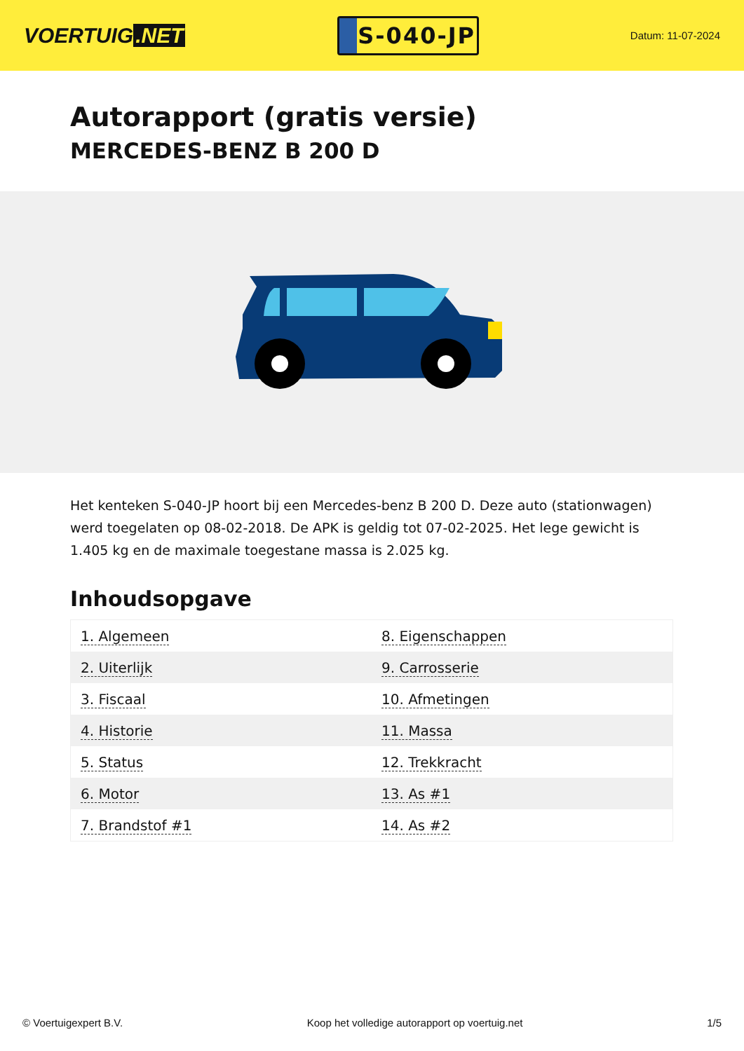VOERTUIG.NET
S-040-JP
Datum: 11-07-2024
Autorapport (gratis versie)
MERCEDES-BENZ B 200 D
Het kenteken S-040-JP hoort bij een Mercedes-benz B 200 D. Deze auto (stationwagen) werd toegelaten op 08-02-2018. De APK is geldig tot 07-02-2025. Het lege gewicht is 1.405 kg en de maximale toegestane massa is 2.025 kg.
Inhoudsopgave
| 1. Algemeen | 8. Eigenschappen |
| 2. Uiterlijk | 9. Carrosserie |
| 3. Fiscaal | 10. Afmetingen |
| 4. Historie | 11. Massa |
| 5. Status | 12. Trekkracht |
| 6. Motor | 13. As #1 |
| 7. Brandstof #1 | 14. As #2 |
© Voertuigexpert B.V. Koop het volledige autorapport op voertuig.net 1/5